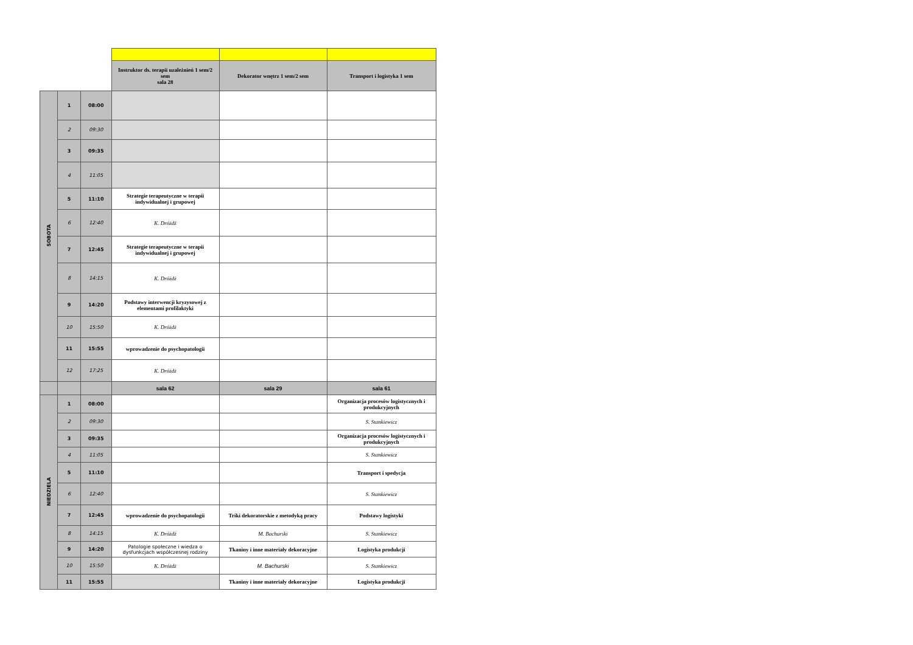| | | | Instruktor ds. terapii uzależnień 1 sem/2 sem sala 28 | Dekorator wnętrz 1 sem/2 sem | Transport i logistyka 1 sem |
| SOBOTA | 1 | 08:00 | | | |
| | 2 | 09:30 | | | |
| | 3 | 09:35 | | | |
| | 4 | 11:05 | | | |
| | 5 | 11:10 | Strategie terapeutyczne w terapii indywidualnej i grupowej | | |
| | 6 | 12:40 | K. Dróżdż | | |
| | 7 | 12:45 | Strategie terapeutyczne w terapii indywidualnej i grupowej | | |
| | 8 | 14:15 | K. Dróżdż | | |
| | 9 | 14:20 | Podstawy interwencji kryzysowej z elementami profilaktyki | | |
| | 10 | 15:50 | K. Dróżdż | | |
| | 11 | 15:55 | wprowadzenie do psychopatologii | | |
| | 12 | 17:25 | K. Dróżdż | | |
| | | | sala 62 | sala 29 | sala 61 |
| NIEDZIELA | 1 | 08:00 | | | Organizacja procesów logistycznych i produkcyjnych |
| | 2 | 09:30 | | | S. Stankiewicz |
| | 3 | 09:35 | | | Organizacja procesów logistycznych i produkcyjnych |
| | 4 | 11:05 | | | S. Stankiewicz |
| | 5 | 11:10 | | | Transport i spedycja |
| | 6 | 12:40 | | | S. Stankiewicz |
| | 7 | 12:45 | wprowadzenie do psychopatologii | Triki dekoratorskie z metodyką pracy | Podstawy logistyki |
| | 8 | 14:15 | K. Dróżdż | M. Bachurski | S. Stankiewicz |
| | 9 | 14:20 | Patologie społeczne i wiedza o dysfunkcjach współczesnej rodziny | Tkaniny i inne materiały dekoracyjne | Logistyka produkcji |
| | 10 | 15:50 | K. Dróżdż | M. Bachurski | S. Stankiewicz |
| | 11 | 15:55 | | Tkaniny i inne materiały dekoracyjne | Logistyka produkcji |